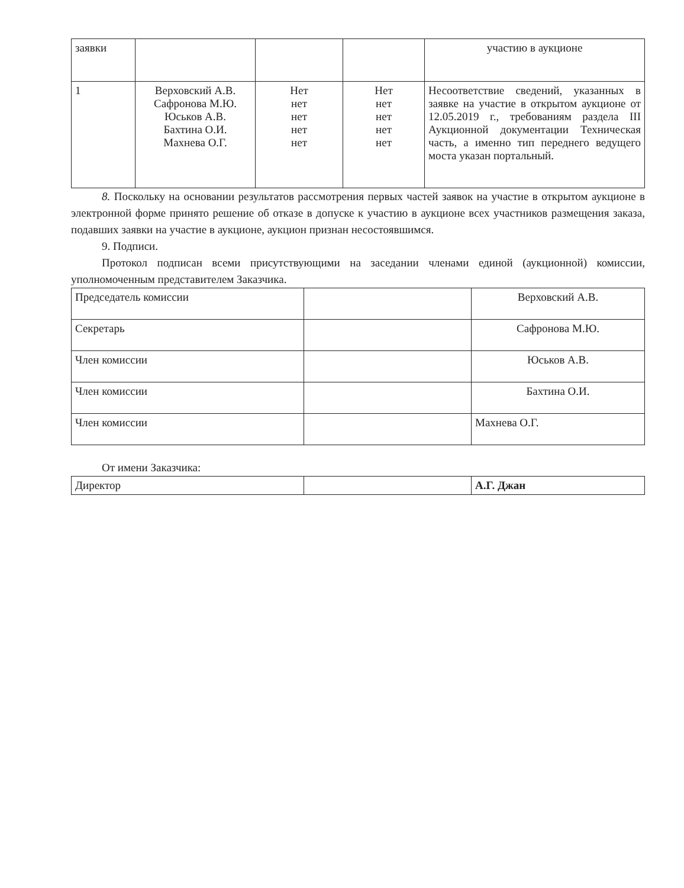| заявки | | | | участию в аукционе |
| 1 | Верховский А.В. Сафронова М.Ю. Юськов А.В. Бахтина О.И. Махнева О.Г. | Нет нет нет нет нет | Нет нет нет нет нет | Несоответствие сведений, указанных в заявке на участие в открытом аукционе от 12.05.2019 г., требованиям раздела III Аукционной документации Техническая часть, а именно тип переднего ведущего моста указан портальный. |
8. Поскольку на основании результатов рассмотрения первых частей заявок на участие в открытом аукционе в электронной форме принято решение об отказе в допуске к участию в аукционе всех участников размещения заказа, подавших заявки на участие в аукционе, аукцион признан несостоявшимся.
9. Подписи.
Протокол подписан всеми присутствующими на заседании членами единой (аукционной) комиссии, уполномоченным представителем Заказчика.
| Председатель комиссии | | Верховский А.В. |
| Секретарь | | Сафронова М.Ю. |
| Член комиссии | | Юськов А.В. |
| Член комиссии | | Бахтина О.И. |
| Член комиссии | | Махнева О.Г. |
От имени Заказчика:
| Директор | | А.Г. Джан |